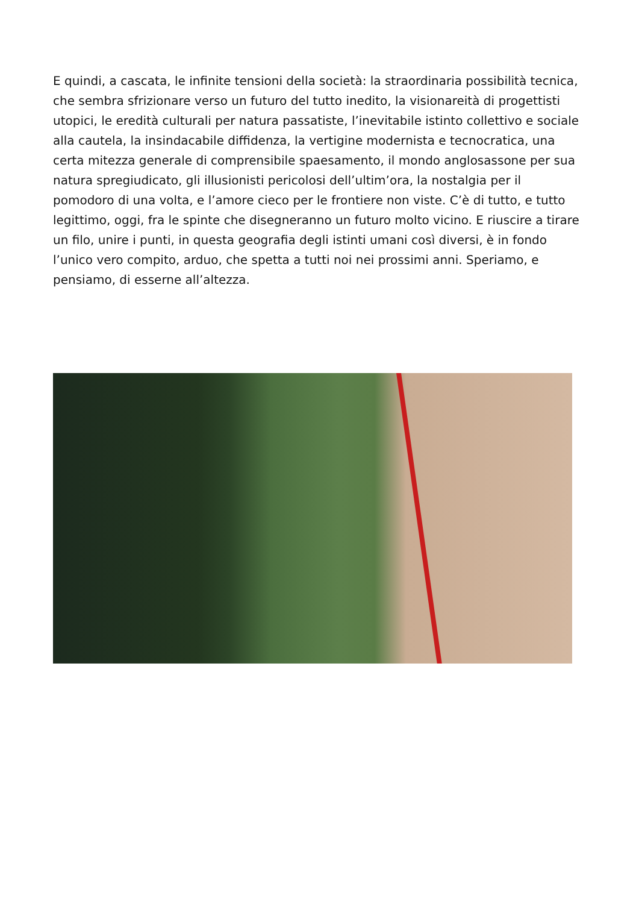E quindi, a cascata, le infinite tensioni della società: la straordinaria possibilità tecnica, che sembra sfrizionare verso un futuro del tutto inedito, la visionareità di progettisti utopici, le eredità culturali per natura passatiste, l’inevitabile istinto collettivo e sociale alla cautela, la insindacabile diffidenza, la vertigine modernista e tecnocratica, una certa mitezza generale di comprensibile spaesamento, il mondo anglosassone per sua natura spregiudicato, gli illusionisti pericolosi dell’ultim’ora, la nostalgia per il pomodoro di una volta, e l’amore cieco per le frontiere non viste. C’è di tutto, e tutto legittimo, oggi, fra le spinte che disegneranno un futuro molto vicino. E riuscire a tirare un filo, unire i punti, in questa geografia degli istinti umani così diversi, è in fondo l’unico vero compito, arduo, che spetta a tutti noi nei prossimi anni. Speriamo, e pensiamo, di esserne all’altezza.